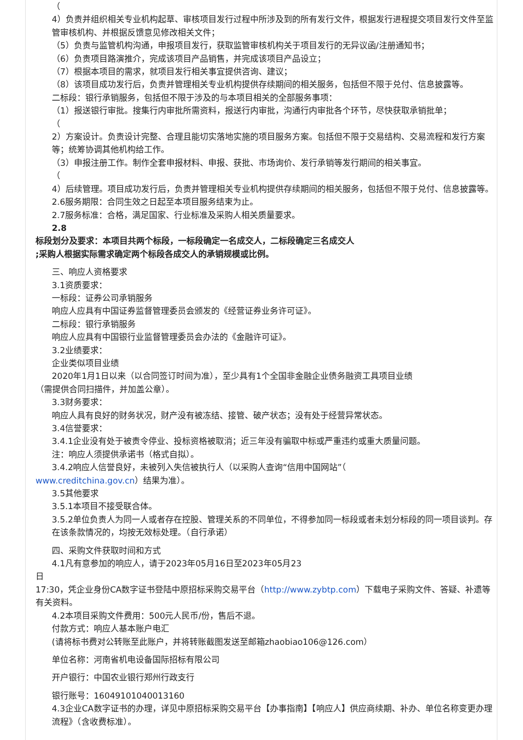（
4）负责并组织相关专业机构起草、审核项目发行过程中所涉及到的所有发行文件，根据发行进程提交项目发行文件至监管审核机构、并根据反馈意见修改相关文件；
（5）负责与监管机构沟通，申报项目发行，获取监管审核机构关于项目发行的无异议函/注册通知书；
（6）负责项目路演推介，完成该项目产品销售，并完成该项目产品设立；
（7）根据本项目的需求，就项目发行相关事宜提供咨询、建议；
（8）该项目成功发行后，负责并管理相关专业机构提供存续期间的相关服务，包括但不限于兑付、信息披露等。
二标段：银行承销服务，包括但不限于涉及的与本项目相关的全部服务事项：
（1）报送银行审批。搜集行内审批所需资料，报送行内审批，沟通行内审批各个环节，尽快获取承销批单；
（
2）方案设计。负责设计完整、合理且能切实落地实施的项目服务方案。包括但不限于交易结构、交易流程和发行方案等；统筹协调其他机构给工作。
（3）申报注册工作。制作全套申报材料、申报、获批、市场询价、发行承销等发行期间的相关事宜。
（
4）后续管理。项目成功发行后，负责并管理相关专业机构提供存续期间的相关服务，包括但不限于兑付、信息披露等。
2.6服务期限：合同生效之日起至本项目服务结束为止。
2.7服务标准：合格，满足国家、行业标准及采购人相关质量要求。
2.8
标段划分及要求：本项目共两个标段，一标段确定一名成交人，二标段确定三名成交人
;采购人根据实际需求确定两个标段各成交人的承销规模或比例。
三、响应人资格要求
3.1资质要求：
一标段：证券公司承销服务
响应人应具有中国证券监督管理委员会颁发的《经营证券业务许可证》。
二标段：银行承销服务
响应人应具有中国银行业监督管理委员会办法的《金融许可证》。
3.2业绩要求：
企业类似项目业绩
2020年1月1日以来（以合同签订时间为准），至少具有1个全国非金融企业债务融资工具项目业绩
（需提供合同扫描件，并加盖公章）。
3.3财务要求：
响应人具有良好的财务状况，财产没有被冻结、接管、破产状态；没有处于经营异常状态。
3.4信誉要求：
3.4.1企业没有处于被责令停业、投标资格被取消；近三年没有骗取中标或严重违约或重大质量问题。
注：响应人须提供承诺书（格式自拟）。
3.4.2响应人信誉良好，未被列入失信被执行人（以采购人查询“信用中国网站”（
www.creditchina.gov.cn）结果为准）。
3.5其他要求
3.5.1本项目不接受联合体。
3.5.2单位负责人为同一人或者存在控股、管理关系的不同单位，不得参加同一标段或者未划分标段的同一项目谈判。存在该条款情况的，均按无效标处理。（自行承诺）
四、采购文件获取时间和方式
4.1凡有意参加的响应人，请于2023年05月16日至2023年05月23
日
17:30，凭企业身份CA数字证书登陆中原招标采购交易平台（http://www.zybtp.com）下载电子采购文件、答疑、补遗等有关资料。
4.2本项目采购文件费用：500元人民币/份，售后不退。
付款方式：响应人基本账户电汇
(请将标书费对公转账至此账户，并将转账截图发送至邮箱zhaobiao106@126.com）
单位名称：河南省机电设备国际招标有限公司
开户银行：中国农业银行郑州行政支行
银行账号：16049101040013160
4.3企业CA数字证书的办理，详见中原招标采购交易平台【办事指南】【响应人】供应商续期、补办、单位名称变更办理流程》（含收费标准）。